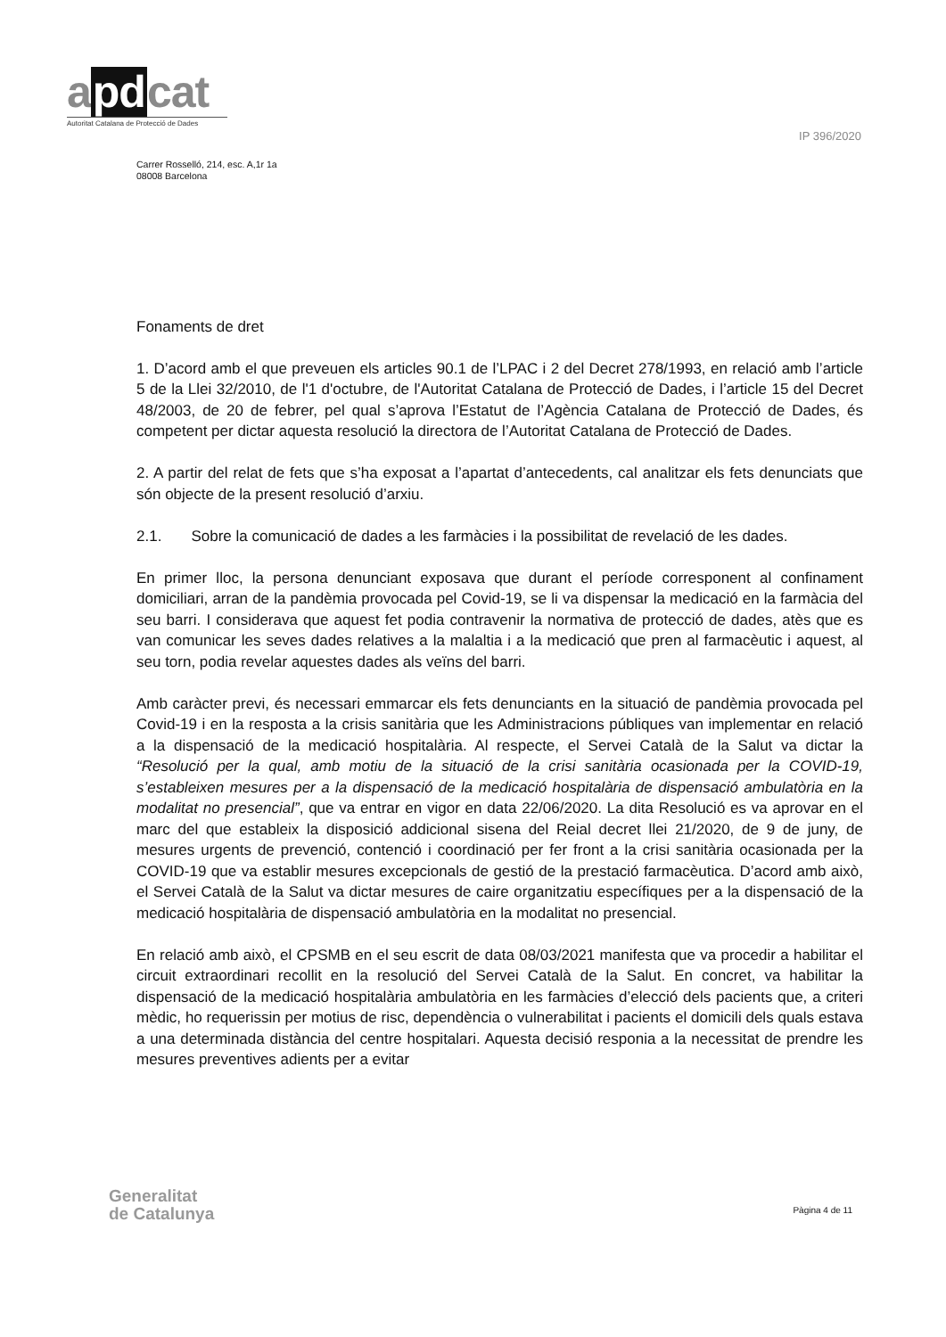apdcat
Autoritat Catalana de Protecció de Dades
IP 396/2020
Carrer Rosselló, 214, esc. A,1r 1a
08008 Barcelona
Fonaments de dret
1. D’acord amb el que preveuen els articles 90.1 de l’LPAC i 2 del Decret 278/1993, en relació amb l’article 5 de la Llei 32/2010, de l'1 d'octubre, de l'Autoritat Catalana de Protecció de Dades, i l’article 15 del Decret 48/2003, de 20 de febrer, pel qual s’aprova l’Estatut de l’Agència Catalana de Protecció de Dades, és competent per dictar aquesta resolució la directora de l’Autoritat Catalana de Protecció de Dades.
2. A partir del relat de fets que s’ha exposat a l’apartat d’antecedents, cal analitzar els fets denunciats que són objecte de la present resolució d’arxiu.
2.1. Sobre la comunicació de dades a les farmàcies i la possibilitat de revelació de les dades.
En primer lloc, la persona denunciant exposava que durant el període corresponent al confinament domiciliari, arran de la pandèmia provocada pel Covid-19, se li va dispensar la medicació en la farmàcia del seu barri. I considerava que aquest fet podia contravenir la normativa de protecció de dades, atès que es van comunicar les seves dades relatives a la malaltia i a la medicació que pren al farmacèutic i aquest, al seu torn, podia revelar aquestes dades als veïns del barri.
Amb caràcter previ, és necessari emmarcar els fets denunciants en la situació de pandèmia provocada pel Covid-19 i en la resposta a la crisis sanitària que les Administracions públiques van implementar en relació a la dispensació de la medicació hospitalària. Al respecte, el Servei Català de la Salut va dictar la “Resolució per la qual, amb motiu de la situació de la crisi sanitària ocasionada per la COVID-19, s’estableixen mesures per a la dispensació de la medicació hospitalària de dispensació ambulatòria en la modalitat no presencial”, que va entrar en vigor en data 22/06/2020. La dita Resolució es va aprovar en el marc del que estableix la disposició addicional sisena del Reial decret llei 21/2020, de 9 de juny, de mesures urgents de prevenció, contenció i coordinació per fer front a la crisi sanitària ocasionada per la COVID-19 que va establir mesures excepcionals de gestió de la prestació farmacèutica. D’acord amb això, el Servei Català de la Salut va dictar mesures de caire organitzatiu específiques per a la dispensació de la medicació hospitalària de dispensació ambulatòria en la modalitat no presencial.
En relació amb això, el CPSMB en el seu escrit de data 08/03/2021 manifesta que va procedir a habilitar el circuit extraordinari recollit en la resolució del Servei Català de la Salut. En concret, va habilitar la dispensació de la medicació hospitalària ambulatòria en les farmàcies d’elecció dels pacients que, a criteri mèdic, ho requerissin per motius de risc, dependència o vulnerabilitat i pacients el domicili dels quals estava a una determinada distància del centre hospitalari. Aquesta decisió responia a la necessitat de prendre les mesures preventives adients per a evitar
Generalitat
de Catalunya
Pàgina 4 de 11